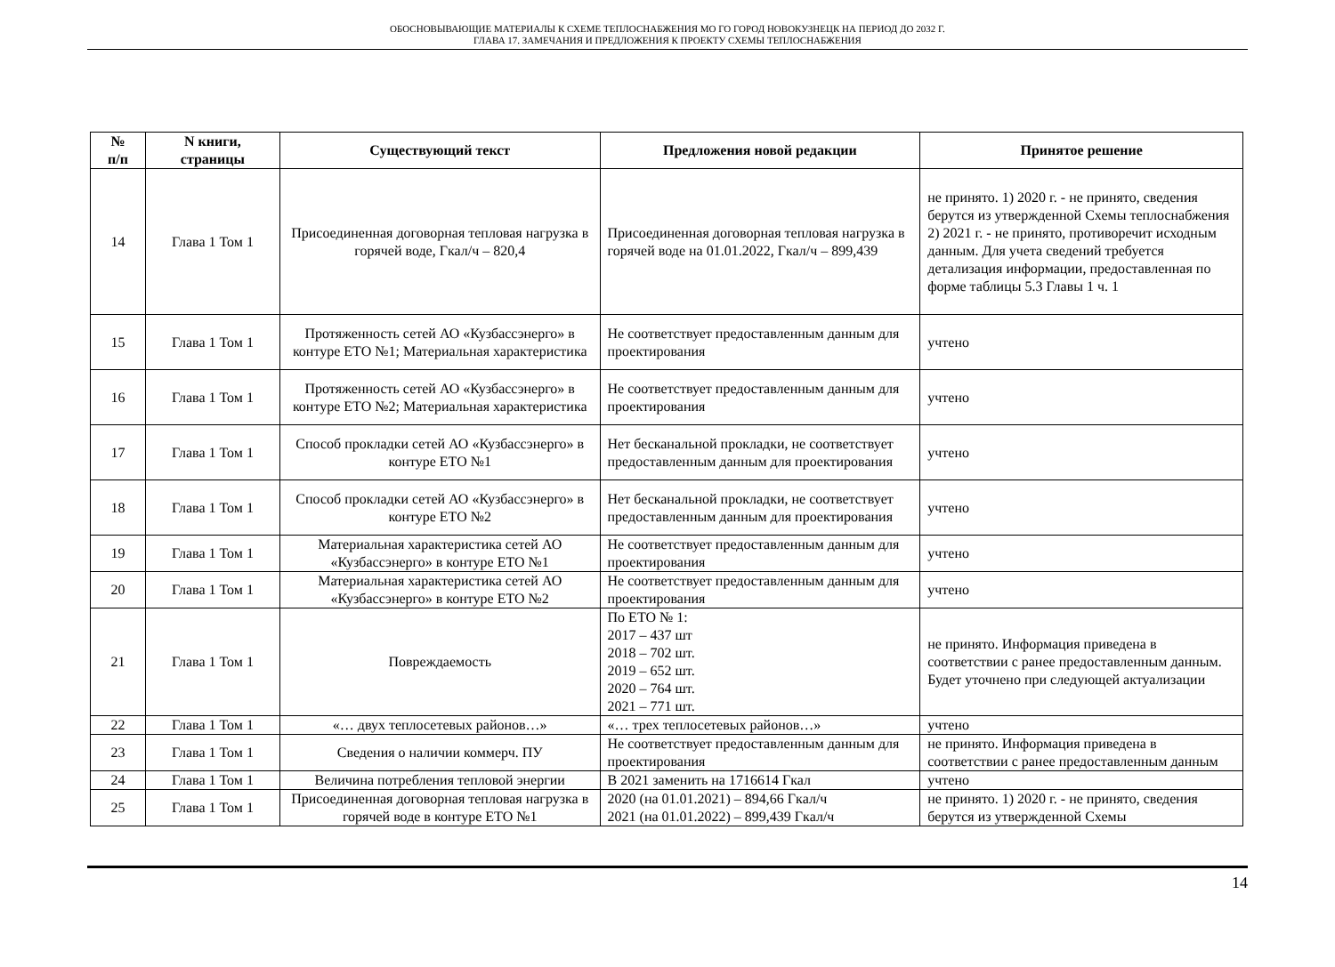ОБОСНОВЫВАЮЩИЕ МАТЕРИАЛЫ К СХЕМЕ ТЕПЛОСНАБЖЕНИЯ МО ГО ГОРОД НОВОКУЗНЕЦК НА ПЕРИОД ДО 2032 Г.
ГЛАВА 17. ЗАМЕЧАНИЯ И ПРЕДЛОЖЕНИЯ К ПРОЕКТУ СХЕМЫ ТЕПЛОСНАБЖЕНИЯ
| № п/п | N книги, страницы | Существующий текст | Предложения новой редакции | Принятое решение |
| --- | --- | --- | --- | --- |
| 14 | Глава 1 Том 1 | Присоединенная договорная тепловая нагрузка в горячей воде, Гкал/ч – 820,4 | Присоединенная договорная тепловая нагрузка в горячей воде на 01.01.2022, Гкал/ч – 899,439 | не принято. 1) 2020 г. - не принято, сведения берутся из утвержденной Схемы теплоснабжения 2) 2021 г. - не принято, противоречит исходным данным. Для учета сведений требуется детализация информации, предоставленная по форме таблицы 5.3 Главы 1 ч. 1 |
| 15 | Глава 1 Том 1 | Протяженность сетей АО «Кузбассэнерго» в контуре ЕТО №1; Материальная характеристика | Не соответствует предоставленным данным для проектирования | учтено |
| 16 | Глава 1 Том 1 | Протяженность сетей АО «Кузбассэнерго» в контуре ЕТО №2; Материальная характеристика | Не соответствует предоставленным данным для проектирования | учтено |
| 17 | Глава 1 Том 1 | Способ прокладки сетей АО «Кузбассэнерго» в контуре ЕТО №1 | Нет бесканальной прокладки, не соответствует предоставленным данным для проектирования | учтено |
| 18 | Глава 1 Том 1 | Способ прокладки сетей АО «Кузбассэнерго» в контуре ЕТО №2 | Нет бесканальной прокладки, не соответствует предоставленным данным для проектирования | учтено |
| 19 | Глава 1 Том 1 | Материальная характеристика сетей АО «Кузбассэнерго» в контуре ЕТО №1 | Не соответствует предоставленным данным для проектирования | учтено |
| 20 | Глава 1 Том 1 | Материальная характеристика сетей АО «Кузбассэнерго» в контуре ЕТО №2 | Не соответствует предоставленным данным для проектирования | учтено |
| 21 | Глава 1 Том 1 | Повреждаемость | По ЕТО № 1: 2017 – 437 шт 2018 – 702 шт. 2019 – 652 шт. 2020 – 764 шт. 2021 – 771 шт. | не принято. Информация приведена в соответствии с ранее предоставленным данным. Будет уточнено при следующей актуализации |
| 22 | Глава 1 Том 1 | «… двух теплосетевых районов…» | «… трех теплосетевых районов…» | учтено |
| 23 | Глава 1 Том 1 | Сведения о наличии коммерч. ПУ | Не соответствует предоставленным данным для проектирования | не принято. Информация приведена в соответствии с ранее предоставленным данным |
| 24 | Глава 1 Том 1 | Величина потребления тепловой энергии | В 2021 заменить на 1716614 Гкал | учтено |
| 25 | Глава 1 Том 1 | Присоединенная договорная тепловая нагрузка в горячей воде в контуре ЕТО №1 | 2020 (на 01.01.2021) – 894,66 Гкал/ч 2021 (на 01.01.2022) – 899,439 Гкал/ч | не принято. 1) 2020 г. - не принято, сведения берутся из утвержденной Схемы |
14